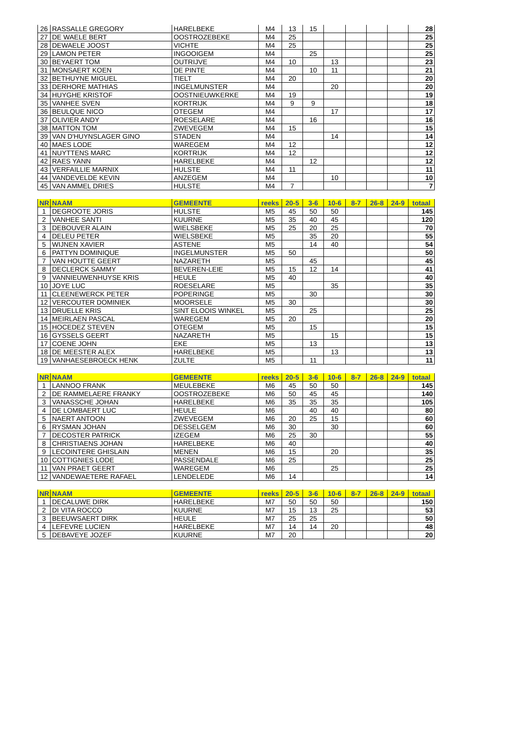| 26 | RASSALLE GREGORY | HARELBEKE | M4 | 13 | 15 | | | | | 28 |
| 27 | DE WAELE BERT | OOSTROZEBEKE | M4 | 25 | | | | | | 25 |
| 28 | DEWAELE JOOST | VICHTE | M4 | 25 | | | | | | 25 |
| 29 | LAMON PETER | INGOOIGEM | M4 | | 25 | | | | | 25 |
| 30 | BEYAERT TOM | OUTRIJVE | M4 | 10 | | 13 | | | | 23 |
| 31 | MONSAERT KOEN | DE PINTE | M4 | | 10 | 11 | | | | 21 |
| 32 | BETHUYNE MIGUEL | TIELT | M4 | 20 | | | | | | 20 |
| 33 | DERHORE MATHIAS | INGELMUNSTER | M4 | | | 20 | | | | 20 |
| 34 | HUYGHE KRISTOF | OOSTNIEUWKERKE | M4 | 19 | | | | | | 19 |
| 35 | VANHEE SVEN | KORTRIJK | M4 | 9 | 9 | | | | | 18 |
| 36 | BEULQUE NICO | OTEGEM | M4 | | | 17 | | | | 17 |
| 37 | OLIVIER ANDY | ROESELARE | M4 | | 16 | | | | | 16 |
| 38 | MATTON TOM | ZWEVEGEM | M4 | 15 | | | | | | 15 |
| 39 | VAN D'HUYNSLAGER GINO | STADEN | M4 | | | 14 | | | | 14 |
| 40 | MAES LODE | WAREGEM | M4 | 12 | | | | | | 12 |
| 41 | NUYTTENS MARC | KORTRIJK | M4 | 12 | | | | | | 12 |
| 42 | RAES YANN | HARELBEKE | M4 | | 12 | | | | | 12 |
| 43 | VERFAILLIE MARNIX | HULSTE | M4 | 11 | | | | | | 11 |
| 44 | VANDEVELDE KEVIN | ANZEGEM | M4 | | | 10 | | | | 10 |
| 45 | VAN AMMEL DRIES | HULSTE | M4 | 7 | | | | | | 7 |
| NR | NAAM | GEMEENTE | reeks | 20-5 | 3-6 | 10-6 | 8-7 | 26-8 | 24-9 | totaal |
| --- | --- | --- | --- | --- | --- | --- | --- | --- | --- | --- |
| 1 | DEGROOTE JORIS | HULSTE | M5 | 45 | 50 | 50 | | | | 145 |
| 2 | VANHEE SANTI | KUURNE | M5 | 35 | 40 | 45 | | | | 120 |
| 3 | DEBOUVER ALAIN | WIELSBEKE | M5 | 25 | 20 | 25 | | | | 70 |
| 4 | DELEU PETER | WIELSBEKE | M5 | | 35 | 20 | | | | 55 |
| 5 | WIJNEN XAVIER | ASTENE | M5 | | 14 | 40 | | | | 54 |
| 6 | PATTYN DOMINIQUE | INGELMUNSTER | M5 | 50 | | | | | | 50 |
| 7 | VAN HOUTTE GEERT | NAZARETH | M5 | | 45 | | | | | 45 |
| 8 | DECLERCK SAMMY | BEVEREN-LEIE | M5 | 15 | 12 | 14 | | | | 41 |
| 9 | VANNIEUWENHUYSE KRIS | HEULE | M5 | 40 | | | | | | 40 |
| 10 | JOYE LUC | ROESELARE | M5 | | | 35 | | | | 35 |
| 11 | CLEENEWERCK PETER | POPERINGE | M5 | | 30 | | | | | 30 |
| 12 | VERCOUTER DOMINIEK | MOORSELE | M5 | 30 | | | | | | 30 |
| 13 | DRUELLE KRIS | SINT ELOOIS WINKEL | M5 | | 25 | | | | | 25 |
| 14 | MEIRLAEN PASCAL | WAREGEM | M5 | 20 | | | | | | 20 |
| 15 | HOCEDEZ STEVEN | OTEGEM | M5 | | 15 | | | | | 15 |
| 16 | GYSSELS GEERT | NAZARETH | M5 | | | 15 | | | | 15 |
| 17 | COENE JOHN | EKE | M5 | | 13 | | | | | 13 |
| 18 | DE MEESTER ALEX | HARELBEKE | M5 | | | 13 | | | | 13 |
| 19 | VANHAESEBROECK HENK | ZULTE | M5 | | 11 | | | | | 11 |
| NR | NAAM | GEMEENTE | reeks | 20-5 | 3-6 | 10-6 | 8-7 | 26-8 | 24-9 | totaal |
| --- | --- | --- | --- | --- | --- | --- | --- | --- | --- | --- |
| 1 | LANNOO FRANK | MEULEBEKE | M6 | 45 | 50 | 50 | | | | 145 |
| 2 | DE RAMMELAERE FRANKY | OOSTROZEBEKE | M6 | 50 | 45 | 45 | | | | 140 |
| 3 | VANASSCHE JOHAN | HARELBEKE | M6 | 35 | 35 | 35 | | | | 105 |
| 4 | DE LOMBAERT LUC | HEULE | M6 | | 40 | 40 | | | | 80 |
| 5 | NAERT ANTOON | ZWEVEGEM | M6 | 20 | 25 | 15 | | | | 60 |
| 6 | RYSMAN JOHAN | DESSELGEM | M6 | 30 | | 30 | | | | 60 |
| 7 | DECOSTER PATRICK | IZEGEM | M6 | 25 | 30 | | | | | 55 |
| 8 | CHRISTIAENS JOHAN | HARELBEKE | M6 | 40 | | | | | | 40 |
| 9 | LECOINTERE GHISLAIN | MENEN | M6 | 15 | | 20 | | | | 35 |
| 10 | COTTIGNIES LODE | PASSENDALE | M6 | 25 | | | | | | 25 |
| 11 | VAN PRAET GEERT | WAREGEM | M6 | | | 25 | | | | 25 |
| 12 | VANDEWAETERE RAFAEL | LENDELEDE | M6 | 14 | | | | | | 14 |
| NR | NAAM | GEMEENTE | reeks | 20-5 | 3-6 | 10-6 | 8-7 | 26-8 | 24-9 | totaal |
| --- | --- | --- | --- | --- | --- | --- | --- | --- | --- | --- |
| 1 | DECALUWE DIRK | HARELBEKE | M7 | 50 | 50 | 50 | | | | 150 |
| 2 | DI VITA ROCCO | KUURNE | M7 | 15 | 13 | 25 | | | | 53 |
| 3 | BEEUWSAERT DIRK | HEULE | M7 | 25 | 25 | | | | | 50 |
| 4 | LEFEVRE LUCIEN | HARELBEKE | M7 | 14 | 14 | 20 | | | | 48 |
| 5 | DEBAVEYE JOZEF | KUURNE | M7 | 20 | | | | | | 20 |